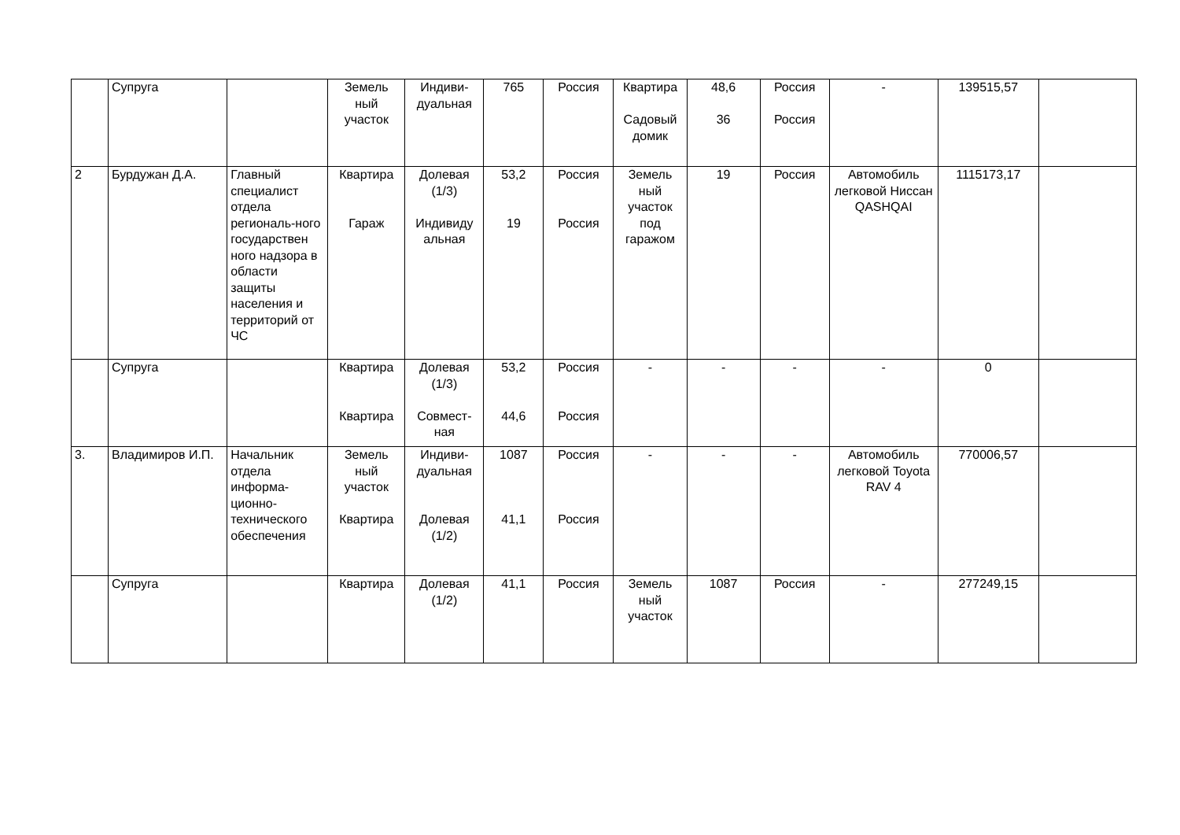| | Супруга | | Земель ный участок | Индиви- дуальная | 765 | Россия | Квартира Садовый домик | 48,6 36 | Россия Россия | - | 139515,57 | |
| 2 | Бурдужан Д.А. | Главный специалист отдела региональ-ного государствен ного надзора в области защиты населения и территорий от ЧС | Квартира Гараж | Долевая (1/3) Индивиду альная | 53,2 19 | Россия Россия | Земель ный участок под гаражом | 19 | Россия | Автомобиль легковой Ниссан QASHQAI | 1115173,17 | |
| | Супруга | | Квартира Квартира | Долевая (1/3) Совмест- ная | 53,2 44,6 | Россия Россия | - | - | - | - | 0 | |
| 3. | Владимиров И.П. | Начальник отдела информа-ционно-технического обеспечения | Земель ный участок Квартира | Индиви- дуальная Долевая (1/2) | 1087 41,1 | Россия Россия | - | - | - | Автомобиль легковой Toyota RAV 4 | 770006,57 | |
| | Супруга | | Квартира | Долевая (1/2) | 41,1 | Россия | Земель ный участок | 1087 | Россия | - | 277249,15 | |